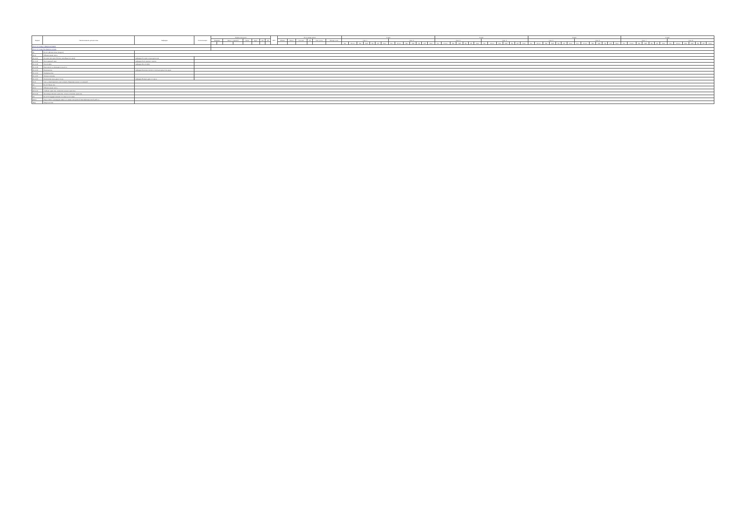| Индекс | Наименование дисциплины | Кафедра | Компетенции | Формы контроля | | | | | | | | ЗЕТ | Итого акад.часов | | | | | | 1 курс | | | | | | | | | | | | | | 2 курс | | | | | | | | | | | | | | 3 курс | | | | | | | | | | | | | | 4 курс | | | | | | | | | | | | | |
| --- | --- | --- | --- | --- | --- | --- | --- | --- | --- | --- | --- | --- | --- | --- | --- | --- | --- | --- | --- | --- | --- | --- | --- | --- | --- | --- | --- | --- | --- | --- | --- | --- | --- | --- | --- | --- | --- | --- | --- | --- | --- | --- | --- | --- | --- | --- | --- | --- | --- | --- | --- | --- | --- | --- | --- | --- | --- | --- | --- | --- | --- | --- | --- | --- | --- | --- | --- | --- | --- | --- | --- | --- | --- | --- |
| | | | | Экзамен | | Зачет с оценкой | | Зачет | Курс. | КП | КР | | Объем | Всего | Контакт | СР | Конт роль | Экспер тное | Сем. 1 | | | | | | | Сем. 2 | | | | | | | Сем. 3 | | | | | | | Сем. 4 | | | | | | | Сем. 5 | | | | | | | Сем. 6 | | | | | | | Сем. 7 | | | | | | | Сем. 8 | | | | | | |
| | | | | | | | | | | | | | | | | | | | З.е. | Итого | Лек | Лаб | Пр | СР | Конт | З.е. | Итого | Лек | Лаб | Пр | СР | Конт | З.е. | Итого | Лек | Лаб | Пр | СР | Конт | З.е. | Итого | Лек | Лаб | Пр | СР | Конт | З.е. | Итого | Лек | Лаб | Пр | СР | Конт | З.е. | Итого | Лек | Лаб | Пр | СР | Конт | З.е. | Итого | Лек | Лаб | Пр | СР | Конт | З.е. | Итого | Лек | Лаб | Пр | СР | Конт |
| Итого по плану с факультативами | | | | | | | | | | | | | | | | | | | | | | | | | | | | | | | | | | | | | | | | | | | | | | | | | | | | | | | | | | | | | | | | | | | | | | | | | | |
| Итого по плану без факультативов | | | | | | | | | | | | | | | | | | | | | | | | | | | | | | | | | | | | | | | | | | | | | | | | | | | | | | | | | | | | | | | | | | | | | | | | | | |
| Б1 | Блок 1.Дисциплины (модули) | | | | | | | | | | | | | | | | | | | | | | | | | | | | | | | | | | | | | | | | | | | | | | | | | | | | | | | | | | | | | | | | | | | | | | | | | |
| Б1.О | Обязательная часть | | | | | | | | | | | | | | | | | | | | | | | | | | | | | | | | | | | | | | | | | | | | | | | | | | | | | | | | | | | | | | | | | | | | | | | | | |
| Б1.О.01 | История (история России, всеобщая история) | кафедра Истории и культурологии | | | | | | | | | | | | | | | | | | | | | | | | | | | | | | | | | | | | | | | | | | | | | | | | | | | | | | | | | | | | | | | | | | | | | | | | |
| Б1.О.02 | Иностранный язык | кафедра Иностранных языков | | | | | | | | | | | | | | | | | | | | | | | | | | | | | | | | | | | | | | | | | | | | | | | | | | | | | | | | | | | | | | | | | | | | | | | | |
| Б1.О.03 | Философия | кафедра Философии | | | | | | | | | | | | | | | | | | | | | | | | | | | | | | | | | | | | | | | | | | | | | | | | | | | | | | | | | | | | | | | | | | | | | | | | |
| Б1.О.09 | Безопасность жизнедеятельности | | | | | | | | | | | | | | | | | | | | | | | | | | | | | | | | | | | | | | | | | | | | | | | | | | | | | | | | | | | | | | | | | | | | | | | | | |
| Б1.О.13 | Математика | кафедра Математических и компьютерных методов | | | | | | | | | | | | | | | | | | | | | | | | | | | | | | | | | | | | | | | | | | | | | | | | | | | | | | | | | | | | | | | | | | | | | | | | |
| Б1.О.14 | Информатика | | | | | | | | | | | | | | | | | | | | | | | | | | | | | | | | | | | | | | | | | | | | | | | | | | | | | | | | | | | | | | | | | | | | | | | | | |
| Б1.О.15 | Электротехника | | | | | | | | | | | | | | | | | | | | | | | | | | | | | | | | | | | | | | | | | | | | | | | | | | | | | | | | | | | | | | | | | | | | | | | | | |
| Б1.О.21 | Физическая культура и спорт | кафедра Физкультуры и спорта | | | | | | | | | | | | | | | | | | | | | | | | | | | | | | | | | | | | | | | | | | | | | | | | | | | | | | | | | | | | | | | | | | | | | | | | |
| Б1.В | Часть, формируемая участниками образовательных отношений | | | | | | | | | | | | | | | | | | | | | | | | | | | | | | | | | | | | | | | | | | | | | | | | | | | | | | | | | | | | | | | | | | | | | | | | | |
| Б2 | Блок 2.Практика | | | | | | | | | | | | | | | | | | | | | | | | | | | | | | | | | | | | | | | | | | | | | | | | | | | | | | | | | | | | | | | | | | | | | | | | | |
| Б2.О | Обязательная часть | | | | | | | | | | | | | | | | | | | | | | | | | | | | | | | | | | | | | | | | | | | | | | | | | | | | | | | | | | | | | | | | | | | | | | | | | |
| Б2.О.01 | Учебная практика: ознакомительная практика | | | | | | | | | | | | | | | | | | | | | | | | | | | | | | | | | | | | | | | | | | | | | | | | | | | | | | | | | | | | | | | | | | | | | | | | | |
| Б2.О.02 | Производственная практика: технологическая практика | | | | | | | | | | | | | | | | | | | | | | | | | | | | | | | | | | | | | | | | | | | | | | | | | | | | | | | | | | | | | | | | | | | | | | | | | |
| Б3 | Блок 3.Государственная итоговая аттестация | | | | | | | | | | | | | | | | | | | | | | | | | | | | | | | | | | | | | | | | | | | | | | | | | | | | | | | | | | | | | | | | | | | | | | | | | |
| Б3.01 | Подготовка к процедуре защиты и защита выпускной квалификационной работы | | | | | | | | | | | | | | | | | | | | | | | | | | | | | | | | | | | | | | | | | | | | | | | | | | | | | | | | | | | | | | | | | | | | | | | | | |
| ФТД | Факультативы | | | | | | | | | | | | | | | | | | | | | | | | | | | | | | | | | | | | | | | | | | | | | | | | | | | | | | | | | | | | | | | | | | | | | | | | | |